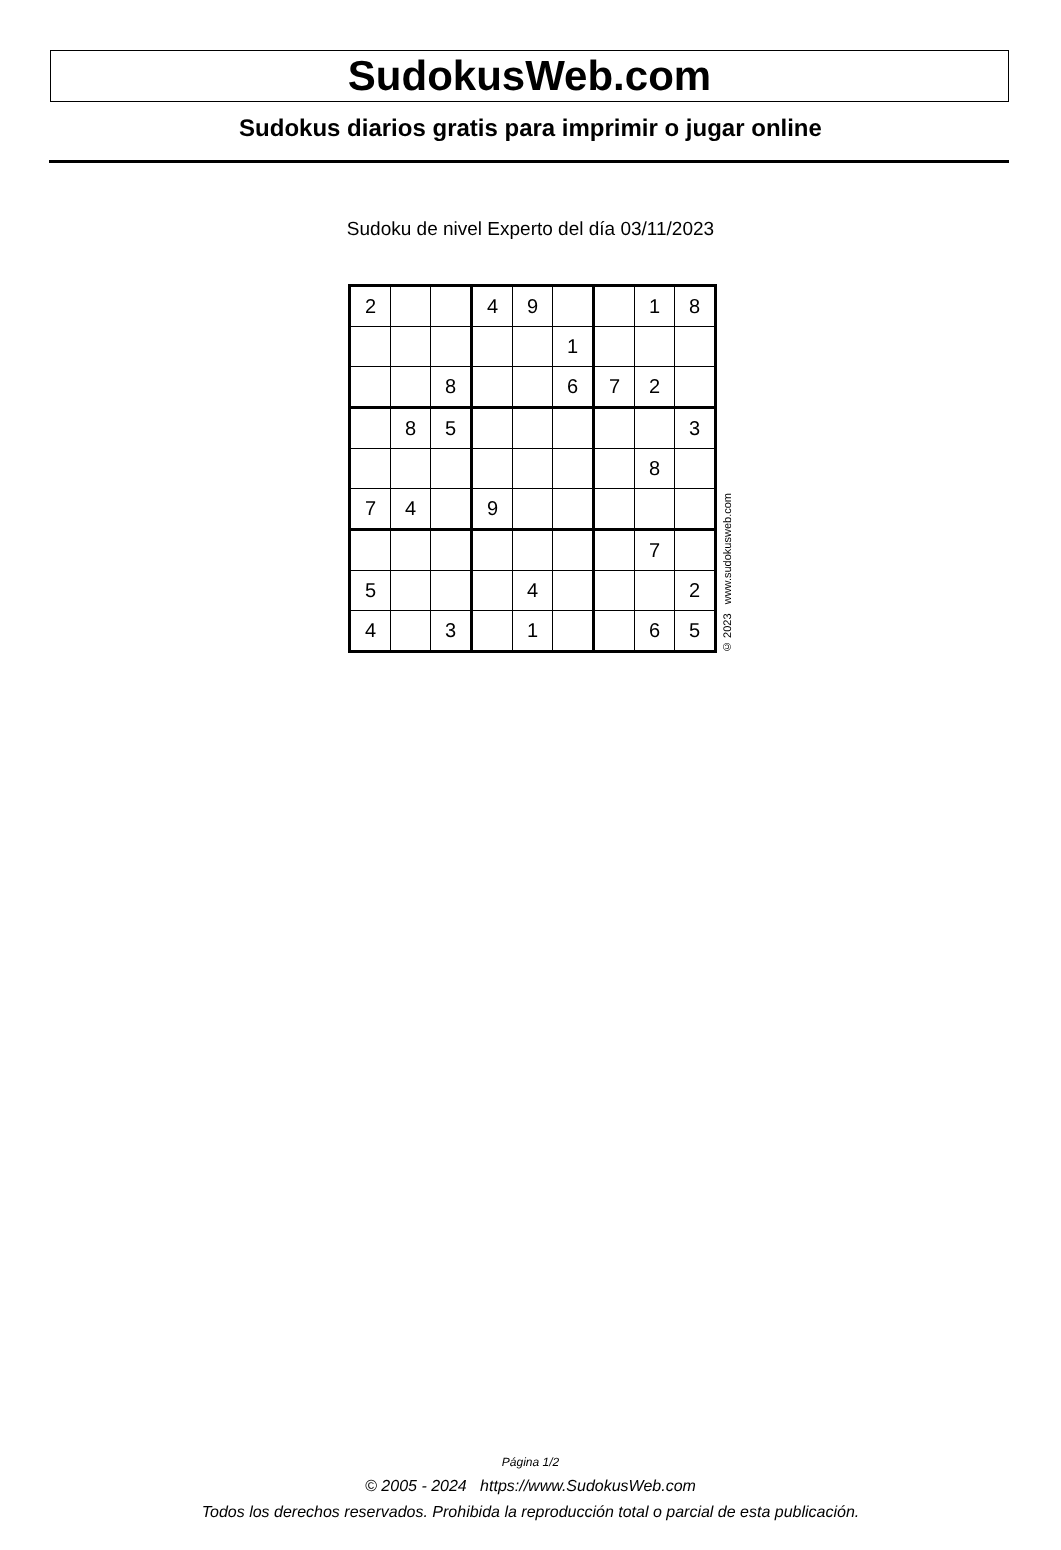SudokusWeb.com
Sudokus diarios gratis para imprimir o jugar online
Sudoku de nivel Experto del día 03/11/2023
| 2 | | | 4 | 9 | | | 1 | 8 |
| | | | | | 1 | | | |
| | | 8 | | | 6 | 7 | 2 | |
| | 8 | 5 | | | | | | 3 |
| | | | | | | | 8 | |
| 7 | 4 | | 9 | | | | | |
| | | | | | | | 7 | |
| 5 | | | | 4 | | | | 2 |
| 4 | | 3 | | 1 | | | 6 | 5 |
© 2023 www.sudokusweb.com
Página 1/2
© 2005 - 2024 https://www.SudokusWeb.com
Todos los derechos reservados. Prohibida la reproducción total o parcial de esta publicación.